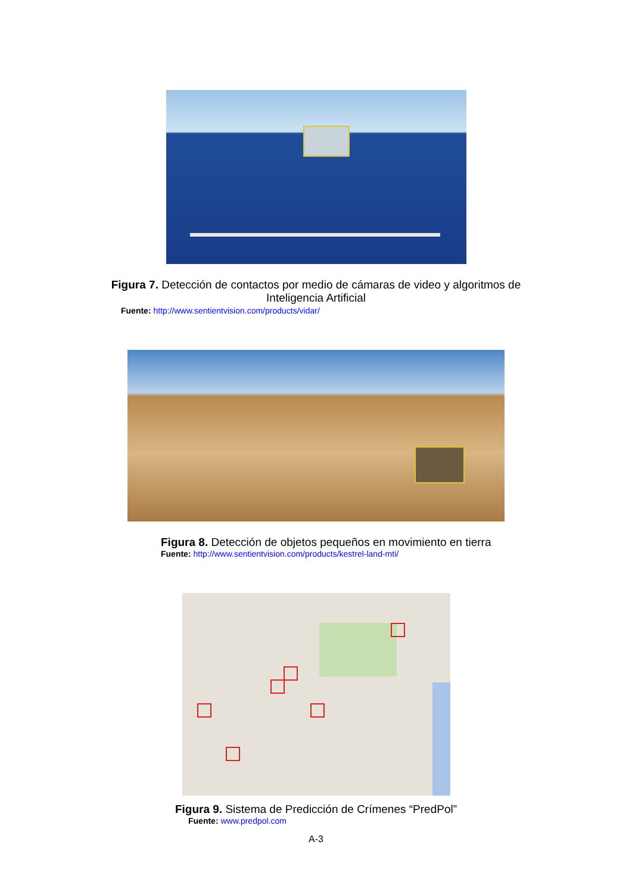Figura 7. Detección de contactos por medio de cámaras de video y algoritmos de Inteligencia Artificial
Fuente: http://www.sentientvision.com/products/vidar/
Figura 8. Detección de objetos pequeños en movimiento en tierra
Fuente: http://www.sentientvision.com/products/kestrel-land-mti/
Figura 9. Sistema de Predicción de Crímenes “PredPol”
Fuente: www.predpol.com
A-3